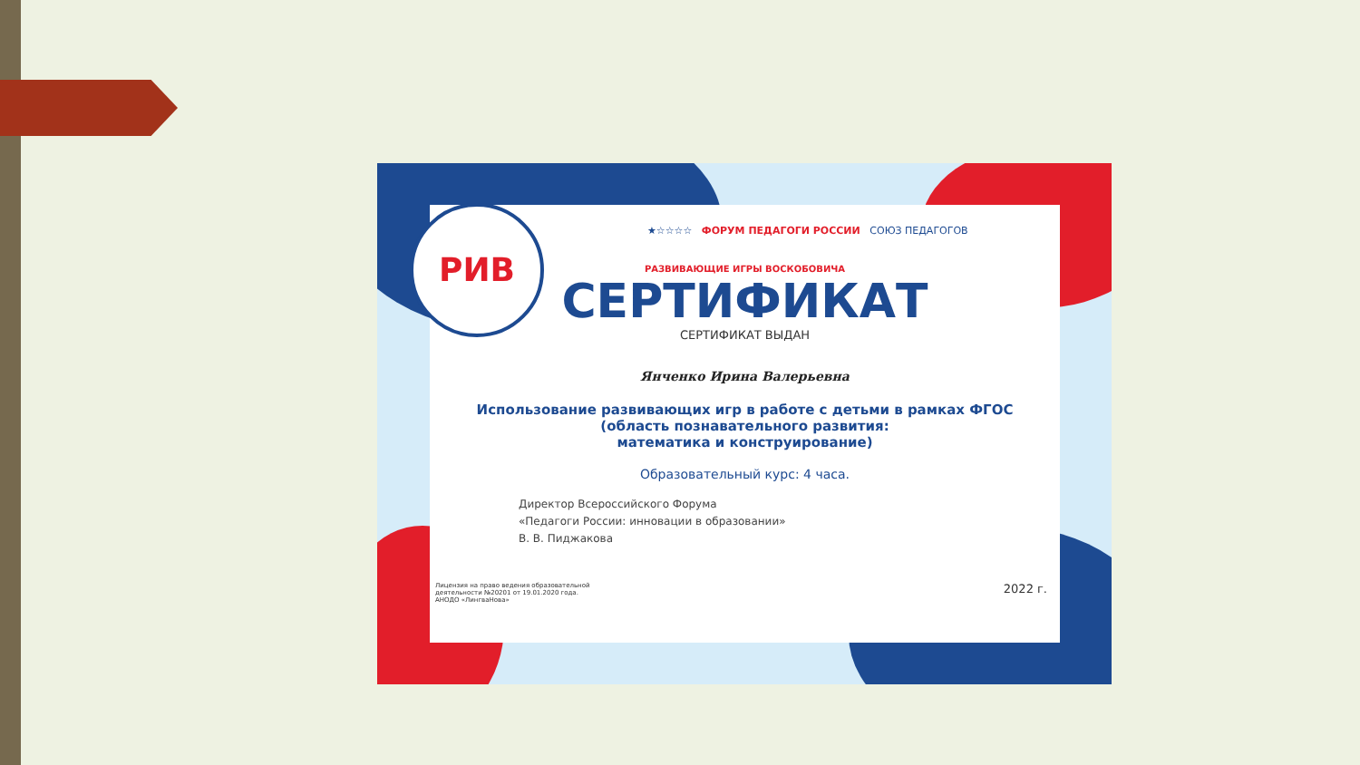РИВ
★☆☆☆☆ ФОРУМ ПЕДАГОГИ РОССИИ СОЮЗ ПЕДАГОГОВ
РАЗВИВАЮЩИЕ ИГРЫ ВОСКОБОВИЧА
СЕРТИФИКАТ
СЕРТИФИКАТ ВЫДАН
Янченко Ирина Валерьевна
Использование развивающих игр в работе с детьми в рамках ФГОС
(область познавательного развития:
математика и конструирование)
Образовательный курс: 4 часа.
Директор Всероссийского Форума
«Педагоги России: инновации в образовании»
В. В. Пиджакова
Лицензия на право ведения образовательной
деятельности №20201 от 19.01.2020 года.
АНОДО «ЛингваНова» 2022 г.